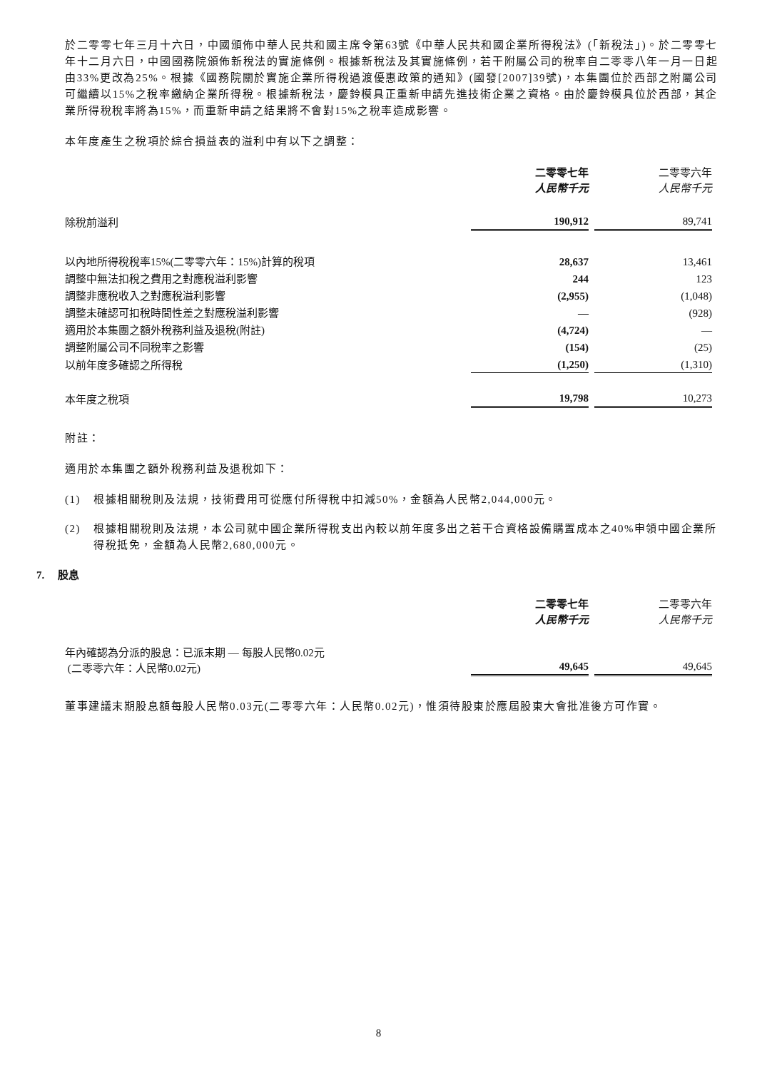於二零零七年三月十六日，中國頒佈中華人民共和國主席令第63號《中華人民共和國企業所得稅法》(「新稅法」)。於二零零七年十二月六日，中國國務院頒佈新稅法的實施條例。根據新稅法及其實施條例，若干附屬公司的稅率自二零零八年一月一日起由33%更改為25%。根據《國務院關於實施企業所得稅過渡優惠政策的通知》(國發[2007]39號)，本集團位於西部之附屬公司可繼續以15%之稅率繳納企業所得稅。根據新稅法，慶鈴模具正重新申請先進技術企業之資格。由於慶鈴模具位於西部，其企業所得稅稅率將為15%，而重新申請之結果將不會對15%之稅率造成影響。
本年度產生之稅項於綜合損益表的溢利中有以下之調整：
| | 二零零七年 人民幣千元 | 二零零六年 人民幣千元 |
| 除稅前溢利 | 190,912 | 89,741 |
| 以內地所得稅稅率15%(二零零六年：15%)計算的稅項 | 28,637 | 13,461 |
| 調整中無法扣稅之費用之對應稅溢利影響 | 244 | 123 |
| 調整非應稅收入之對應稅溢利影響 | (2,955) | (1,048) |
| 調整未確認可扣稅時間性差之對應稅溢利影響 | — | (928) |
| 適用於本集團之額外稅務利益及退稅(附註) | (4,724) | — |
| 調整附屬公司不同稅率之影響 | (154) | (25) |
| 以前年度多確認之所得稅 | (1,250) | (1,310) |
| 本年度之稅項 | 19,798 | 10,273 |
附註：
適用於本集團之額外稅務利益及退稅如下：
(1) 根據相關稅則及法規，技術費用可從應付所得稅中扣減50%，金額為人民幣2,044,000元。
(2) 根據相關稅則及法規，本公司就中國企業所得稅支出內較以前年度多出之若干合資格設備購置成本之40%申領中國企業所得稅抵免，金額為人民幣2,680,000元。
7. 股息
| | 二零零七年 人民幣千元 | 二零零六年 人民幣千元 |
| 年內確認為分派的股息：已派末期 — 每股人民幣0.02元 (二零零六年：人民幣0.02元) | 49,645 | 49,645 |
董事建議末期股息額每股人民幣0.03元(二零零六年：人民幣0.02元)，惟須待股東於應屆股東大會批准後方可作實。
8